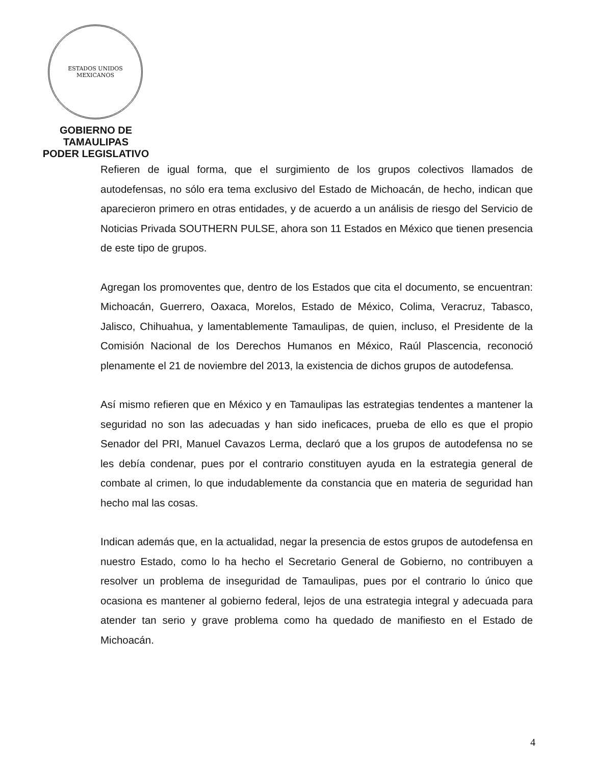ESTADOS UNIDOS MEXICANOS
GOBIERNO DE TAMAULIPAS
PODER LEGISLATIVO
Refieren de igual forma, que el surgimiento de los grupos colectivos llamados de autodefensas, no sólo era tema exclusivo del Estado de Michoacán, de hecho, indican que aparecieron primero en otras entidades, y de acuerdo a un análisis de riesgo del Servicio de Noticias Privada SOUTHERN PULSE, ahora son 11 Estados en México que tienen presencia de este tipo de grupos.
Agregan los promoventes que, dentro de los Estados que cita el documento, se encuentran: Michoacán, Guerrero, Oaxaca, Morelos, Estado de México, Colima, Veracruz, Tabasco, Jalisco, Chihuahua, y lamentablemente Tamaulipas, de quien, incluso, el Presidente de la Comisión Nacional de los Derechos Humanos en México, Raúl Plascencia, reconoció plenamente el 21 de noviembre del 2013, la existencia de dichos grupos de autodefensa.
Así mismo refieren que en México y en Tamaulipas las estrategias tendentes a mantener la seguridad no son las adecuadas y han sido ineficaces, prueba de ello es que el propio Senador del PRI, Manuel Cavazos Lerma, declaró que a los grupos de autodefensa no se les debía condenar, pues por el contrario constituyen ayuda en la estrategia general de combate al crimen, lo que indudablemente da constancia que en materia de seguridad han hecho mal las cosas.
Indican además que, en la actualidad, negar la presencia de estos grupos de autodefensa en nuestro Estado, como lo ha hecho el Secretario General de Gobierno, no contribuyen a resolver un problema de inseguridad de Tamaulipas, pues por el contrario lo único que ocasiona es mantener al gobierno federal, lejos de una estrategia integral y adecuada para atender tan serio y grave problema como ha quedado de manifiesto en el Estado de Michoacán.
4